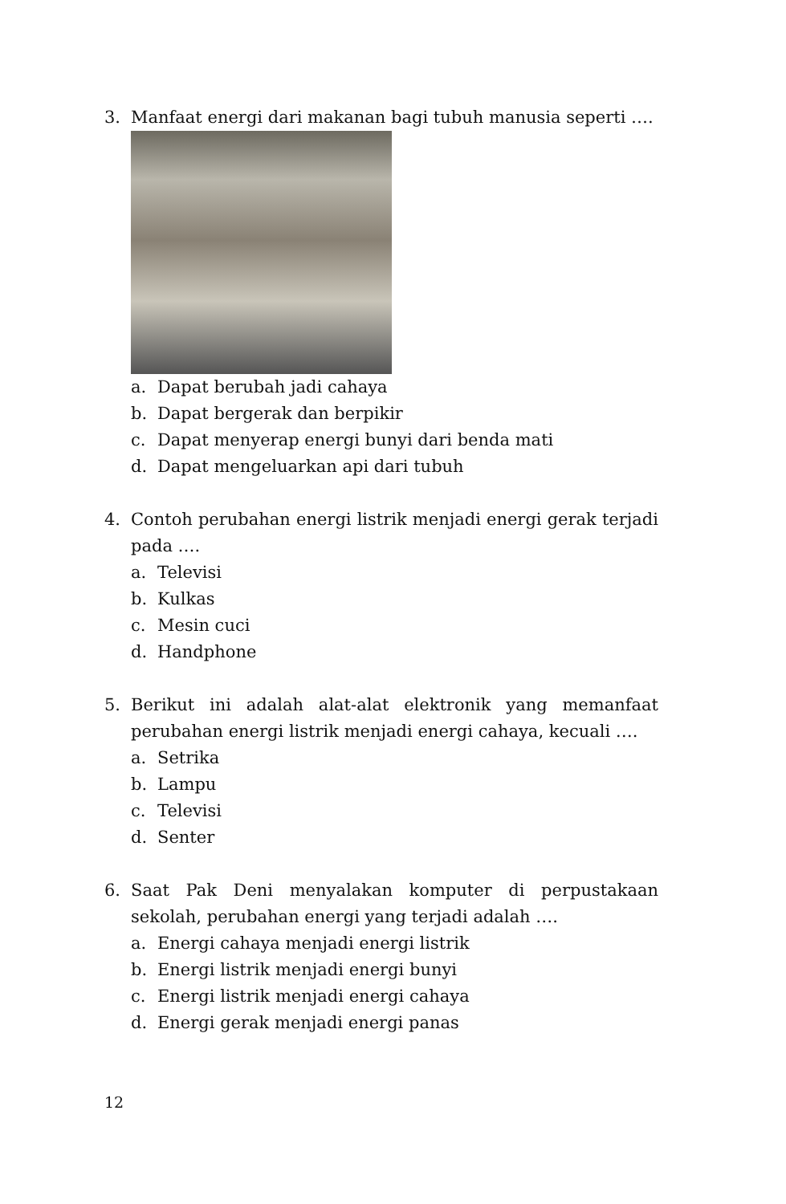3. Manfaat energi dari makanan bagi tubuh manusia seperti ….
a. Dapat berubah jadi cahaya
b. Dapat bergerak dan berpikir
c. Dapat menyerap energi bunyi dari benda mati
d. Dapat mengeluarkan api dari tubuh
4. Contoh perubahan energi listrik menjadi energi gerak terjadi pada ….
a. Televisi
b. Kulkas
c. Mesin cuci
d. Handphone
5. Berikut ini adalah alat-alat elektronik yang memanfaat perubahan energi listrik menjadi energi cahaya, kecuali ….
a. Setrika
b. Lampu
c. Televisi
d. Senter
6. Saat Pak Deni menyalakan komputer di perpustakaan sekolah, perubahan energi yang terjadi adalah ….
a. Energi cahaya menjadi energi listrik
b. Energi listrik menjadi energi bunyi
c. Energi listrik menjadi energi cahaya
d. Energi gerak menjadi energi panas
12